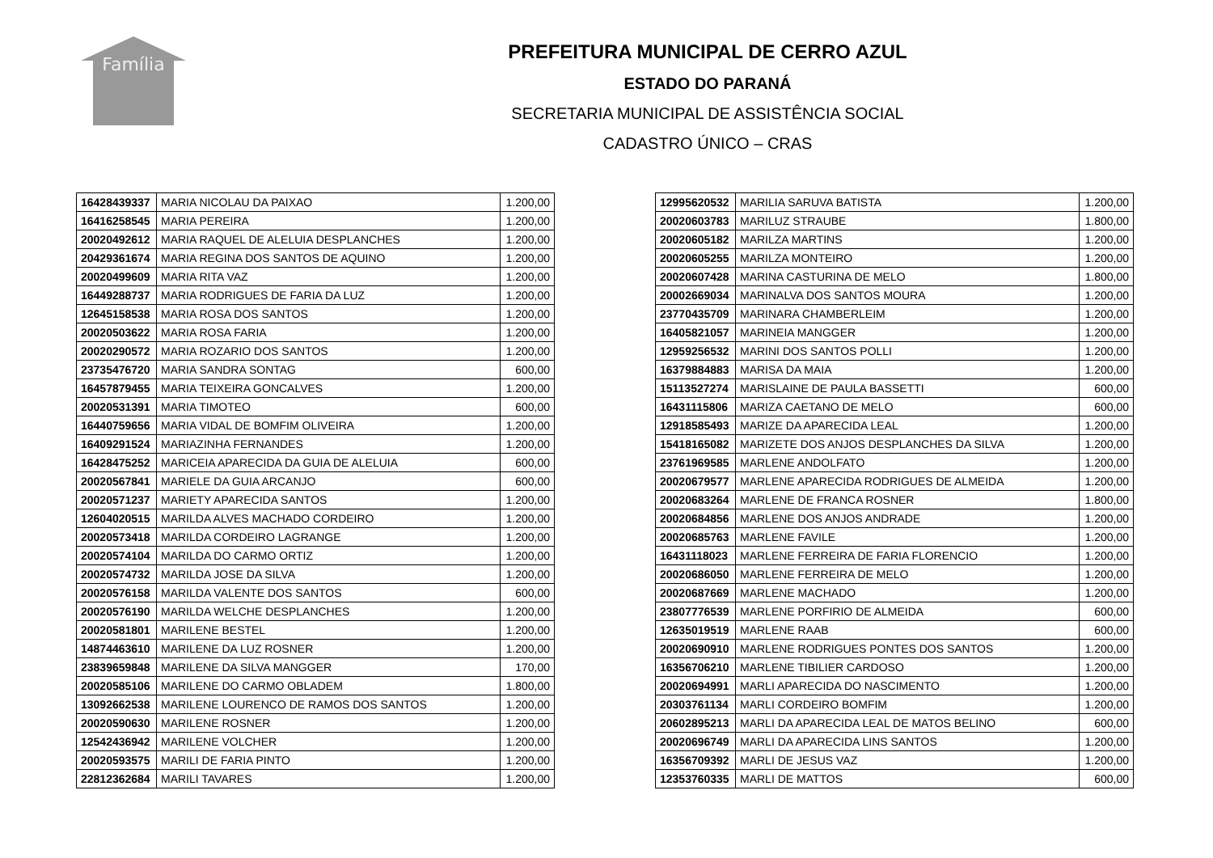Família
PREFEITURA MUNICIPAL DE CERRO AZUL
ESTADO DO PARANÁ
SECRETARIA MUNICIPAL DE ASSISTÊNCIA SOCIAL
CADASTRO ÚNICO – CRAS
| 16428439337 | MARIA NICOLAU DA PAIXAO | 1.200,00 |
| 16416258545 | MARIA PEREIRA | 1.200,00 |
| 20020492612 | MARIA RAQUEL DE ALELUIA DESPLANCHES | 1.200,00 |
| 20429361674 | MARIA REGINA DOS SANTOS DE AQUINO | 1.200,00 |
| 20020499609 | MARIA RITA VAZ | 1.200,00 |
| 16449288737 | MARIA RODRIGUES DE FARIA DA LUZ | 1.200,00 |
| 12645158538 | MARIA ROSA DOS SANTOS | 1.200,00 |
| 20020503622 | MARIA ROSA FARIA | 1.200,00 |
| 20020290572 | MARIA ROZARIO DOS SANTOS | 1.200,00 |
| 23735476720 | MARIA SANDRA SONTAG | 600,00 |
| 16457879455 | MARIA TEIXEIRA GONCALVES | 1.200,00 |
| 20020531391 | MARIA TIMOTEO | 600,00 |
| 16440759656 | MARIA VIDAL DE BOMFIM OLIVEIRA | 1.200,00 |
| 16409291524 | MARIAZINHA FERNANDES | 1.200,00 |
| 16428475252 | MARICEIA APARECIDA DA GUIA DE ALELUIA | 600,00 |
| 20020567841 | MARIELE DA GUIA ARCANJO | 600,00 |
| 20020571237 | MARIETY APARECIDA SANTOS | 1.200,00 |
| 12604020515 | MARILDA ALVES MACHADO CORDEIRO | 1.200,00 |
| 20020573418 | MARILDA CORDEIRO LAGRANGE | 1.200,00 |
| 20020574104 | MARILDA DO CARMO ORTIZ | 1.200,00 |
| 20020574732 | MARILDA JOSE DA SILVA | 1.200,00 |
| 20020576158 | MARILDA VALENTE DOS SANTOS | 600,00 |
| 20020576190 | MARILDA WELCHE DESPLANCHES | 1.200,00 |
| 20020581801 | MARILENE BESTEL | 1.200,00 |
| 14874463610 | MARILENE DA LUZ ROSNER | 1.200,00 |
| 23839659848 | MARILENE DA SILVA MANGGER | 170,00 |
| 20020585106 | MARILENE DO CARMO OBLADEM | 1.800,00 |
| 13092662538 | MARILENE LOURENCO DE RAMOS DOS SANTOS | 1.200,00 |
| 20020590630 | MARILENE ROSNER | 1.200,00 |
| 12542436942 | MARILENE VOLCHER | 1.200,00 |
| 20020593575 | MARILI DE FARIA PINTO | 1.200,00 |
| 22812362684 | MARILI TAVARES | 1.200,00 |
| 12995620532 | MARILIA SARUVA BATISTA | 1.200,00 |
| 20020603783 | MARILUZ STRAUBE | 1.800,00 |
| 20020605182 | MARILZA MARTINS | 1.200,00 |
| 20020605255 | MARILZA MONTEIRO | 1.200,00 |
| 20020607428 | MARINA CASTURINA DE MELO | 1.800,00 |
| 20002669034 | MARINALVA DOS SANTOS MOURA | 1.200,00 |
| 23770435709 | MARINARA CHAMBERLEIM | 1.200,00 |
| 16405821057 | MARINEIA MANGGER | 1.200,00 |
| 12959256532 | MARINI DOS SANTOS POLLI | 1.200,00 |
| 16379884883 | MARISA DA MAIA | 1.200,00 |
| 15113527274 | MARISLAINE DE PAULA BASSETTI | 600,00 |
| 16431115806 | MARIZA CAETANO DE MELO | 600,00 |
| 12918585493 | MARIZE DA APARECIDA LEAL | 1.200,00 |
| 15418165082 | MARIZETE DOS ANJOS DESPLANCHES DA SILVA | 1.200,00 |
| 23761969585 | MARLENE ANDOLFATO | 1.200,00 |
| 20020679577 | MARLENE APARECIDA RODRIGUES DE ALMEIDA | 1.200,00 |
| 20020683264 | MARLENE DE FRANCA ROSNER | 1.800,00 |
| 20020684856 | MARLENE DOS ANJOS ANDRADE | 1.200,00 |
| 20020685763 | MARLENE FAVILE | 1.200,00 |
| 16431118023 | MARLENE FERREIRA DE FARIA FLORENCIO | 1.200,00 |
| 20020686050 | MARLENE FERREIRA DE MELO | 1.200,00 |
| 20020687669 | MARLENE MACHADO | 1.200,00 |
| 23807776539 | MARLENE PORFIRIO DE ALMEIDA | 600,00 |
| 12635019519 | MARLENE RAAB | 600,00 |
| 20020690910 | MARLENE RODRIGUES PONTES DOS SANTOS | 1.200,00 |
| 16356706210 | MARLENE TIBILIER CARDOSO | 1.200,00 |
| 20020694991 | MARLI APARECIDA DO NASCIMENTO | 1.200,00 |
| 20303761134 | MARLI CORDEIRO BOMFIM | 1.200,00 |
| 20602895213 | MARLI DA APARECIDA LEAL DE MATOS BELINO | 600,00 |
| 20020696749 | MARLI DA APARECIDA LINS SANTOS | 1.200,00 |
| 16356709392 | MARLI DE JESUS VAZ | 1.200,00 |
| 12353760335 | MARLI DE MATTOS | 600,00 |